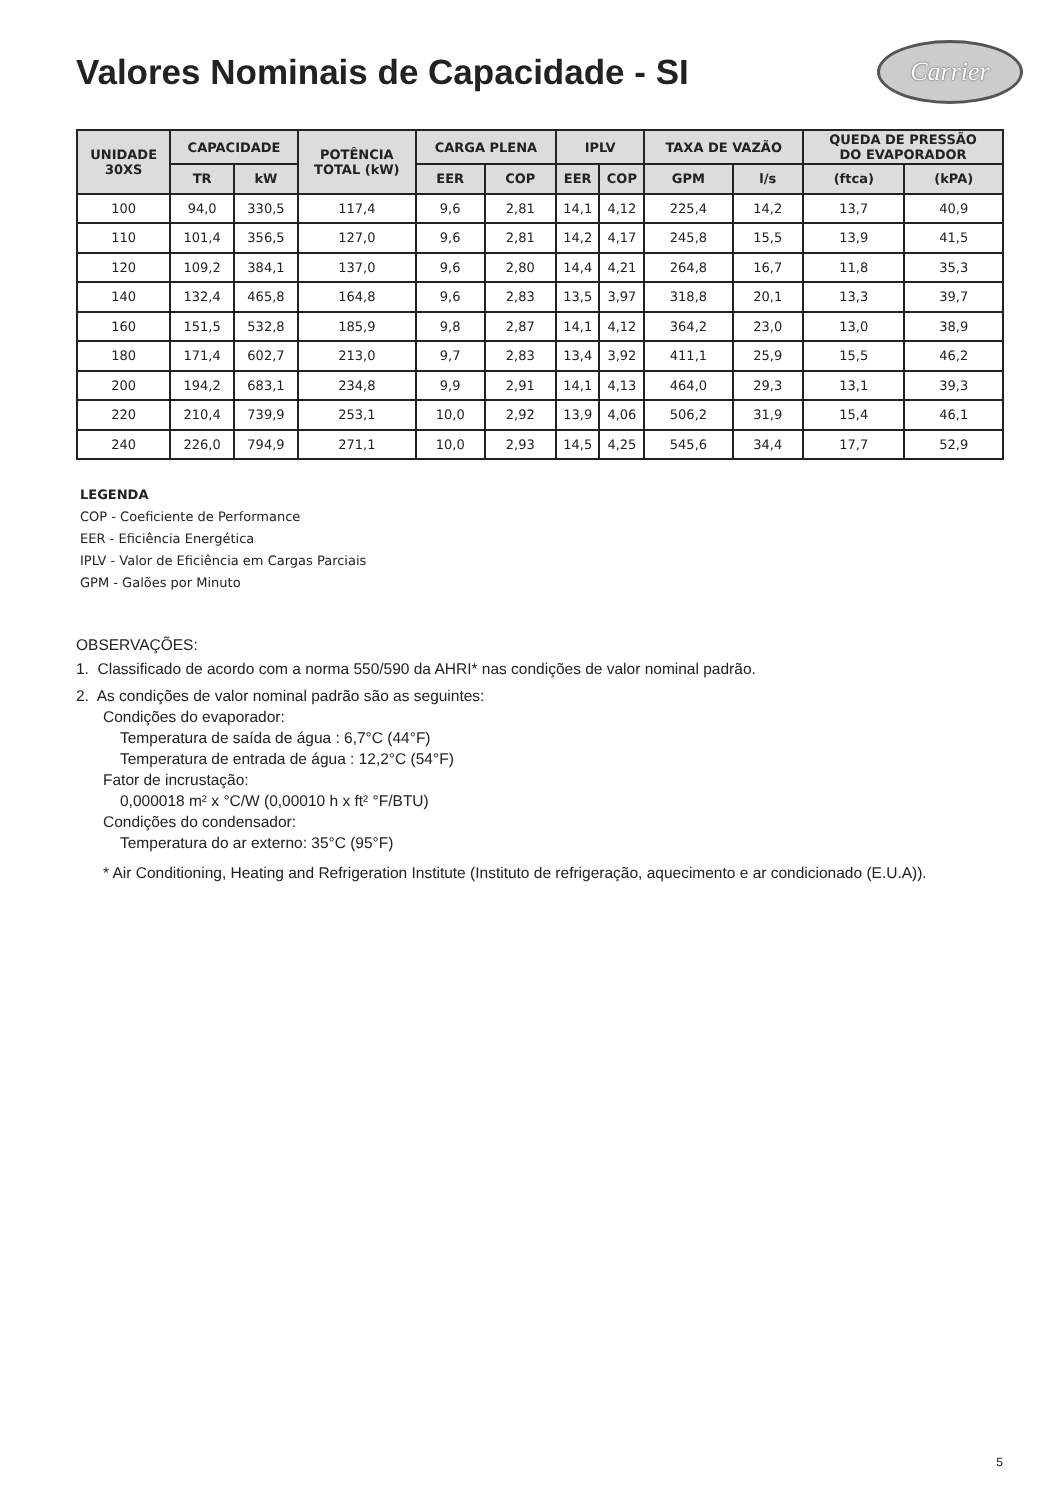Valores Nominais de Capacidade - SI
Carrier
| UNIDADE 30XS | CAPACIDADE | | POTÊNCIA TOTAL (kW) | CARGA PLENA | | IPLV | | TAXA DE VAZÃO | | QUEDA DE PRESSÃO DO EVAPORADOR | |
| --- | --- | --- | --- | --- | --- | --- | --- | --- | --- | --- | --- |
| | TR | kW | | EER | COP | EER | COP | GPM | l/s | (ftca) | (kPA) |
| 100 | 94,0 | 330,5 | 117,4 | 9,6 | 2,81 | 14,1 | 4,12 | 225,4 | 14,2 | 13,7 | 40,9 |
| 110 | 101,4 | 356,5 | 127,0 | 9,6 | 2,81 | 14,2 | 4,17 | 245,8 | 15,5 | 13,9 | 41,5 |
| 120 | 109,2 | 384,1 | 137,0 | 9,6 | 2,80 | 14,4 | 4,21 | 264,8 | 16,7 | 11,8 | 35,3 |
| 140 | 132,4 | 465,8 | 164,8 | 9,6 | 2,83 | 13,5 | 3,97 | 318,8 | 20,1 | 13,3 | 39,7 |
| 160 | 151,5 | 532,8 | 185,9 | 9,8 | 2,87 | 14,1 | 4,12 | 364,2 | 23,0 | 13,0 | 38,9 |
| 180 | 171,4 | 602,7 | 213,0 | 9,7 | 2,83 | 13,4 | 3,92 | 411,1 | 25,9 | 15,5 | 46,2 |
| 200 | 194,2 | 683,1 | 234,8 | 9,9 | 2,91 | 14,1 | 4,13 | 464,0 | 29,3 | 13,1 | 39,3 |
| 220 | 210,4 | 739,9 | 253,1 | 10,0 | 2,92 | 13,9 | 4,06 | 506,2 | 31,9 | 15,4 | 46,1 |
| 240 | 226,0 | 794,9 | 271,1 | 10,0 | 2,93 | 14,5 | 4,25 | 545,6 | 34,4 | 17,7 | 52,9 |
LEGENDA
COP - Coeficiente de Performance
EER - Eficiência Energética
IPLV - Valor de Eficiência em Cargas Parciais
GPM - Galões por Minuto
OBSERVAÇÕES:
1. Classificado de acordo com a norma 550/590 da AHRI* nas condições de valor nominal padrão.
2. As condições de valor nominal padrão são as seguintes:
Condições do evaporador:
Temperatura de saída de água : 6,7°C (44°F)
Temperatura de entrada de água : 12,2°C (54°F)
Fator de incrustação:
0,000018 m² x °C/W (0,00010 h x ft² °F/BTU)
Condições do condensador:
Temperatura do ar externo: 35°C (95°F)
* Air Conditioning, Heating and Refrigeration Institute (Instituto de refrigeração, aquecimento e ar condicionado (E.U.A)).
5